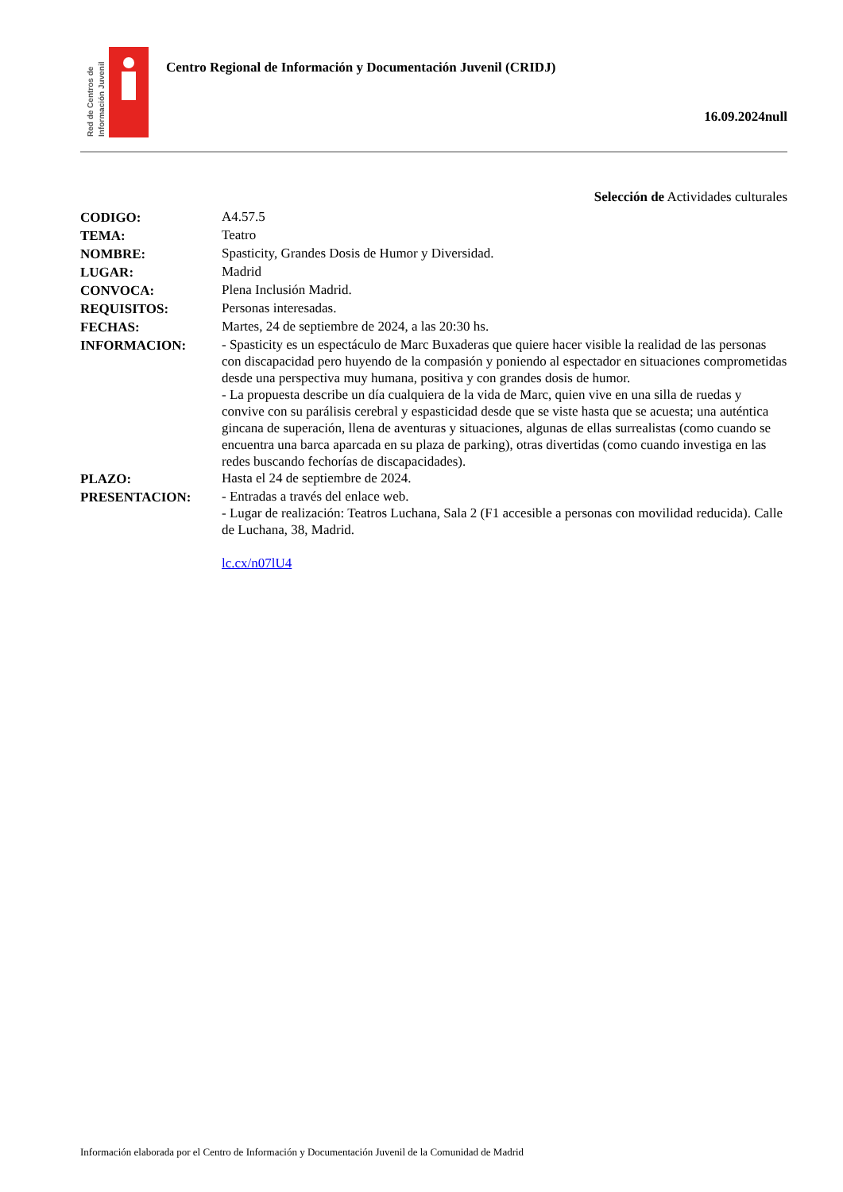Red de Centros de
Información Juvenil
Centro Regional de Información y Documentación Juvenil (CRIDJ)
16.09.2024null
Selección de Actividades culturales
| CODIGO: | A4.57.5 |
| TEMA: | Teatro |
| NOMBRE: | Spasticity, Grandes Dosis de Humor y Diversidad. |
| LUGAR: | Madrid |
| CONVOCA: | Plena Inclusión Madrid. |
| REQUISITOS: | Personas interesadas. |
| FECHAS: | Martes, 24 de septiembre de 2024, a las 20:30 hs. |
| INFORMACION: | - Spasticity es un espectáculo de Marc Buxaderas que quiere hacer visible la realidad de las personas con discapacidad pero huyendo de la compasión y poniendo al espectador en situaciones comprometidas desde una perspectiva muy humana, positiva y con grandes dosis de humor. - La propuesta describe un día cualquiera de la vida de Marc, quien vive en una silla de ruedas y convive con su parálisis cerebral y espasticidad desde que se viste hasta que se acuesta; una auténtica gincana de superación, llena de aventuras y situaciones, algunas de ellas surrealistas (como cuando se encuentra una barca aparcada en su plaza de parking), otras divertidas (como cuando investiga en las redes buscando fechorías de discapacidades). |
| PLAZO: | Hasta el 24 de septiembre de 2024. |
| PRESENTACION: | - Entradas a través del enlace web. - Lugar de realización: Teatros Luchana, Sala 2 (F1 accesible a personas con movilidad reducida). Calle de Luchana, 38, Madrid. lc.cx/n07lU4 |
Información elaborada por el Centro de Información y Documentación Juvenil de la Comunidad de Madrid